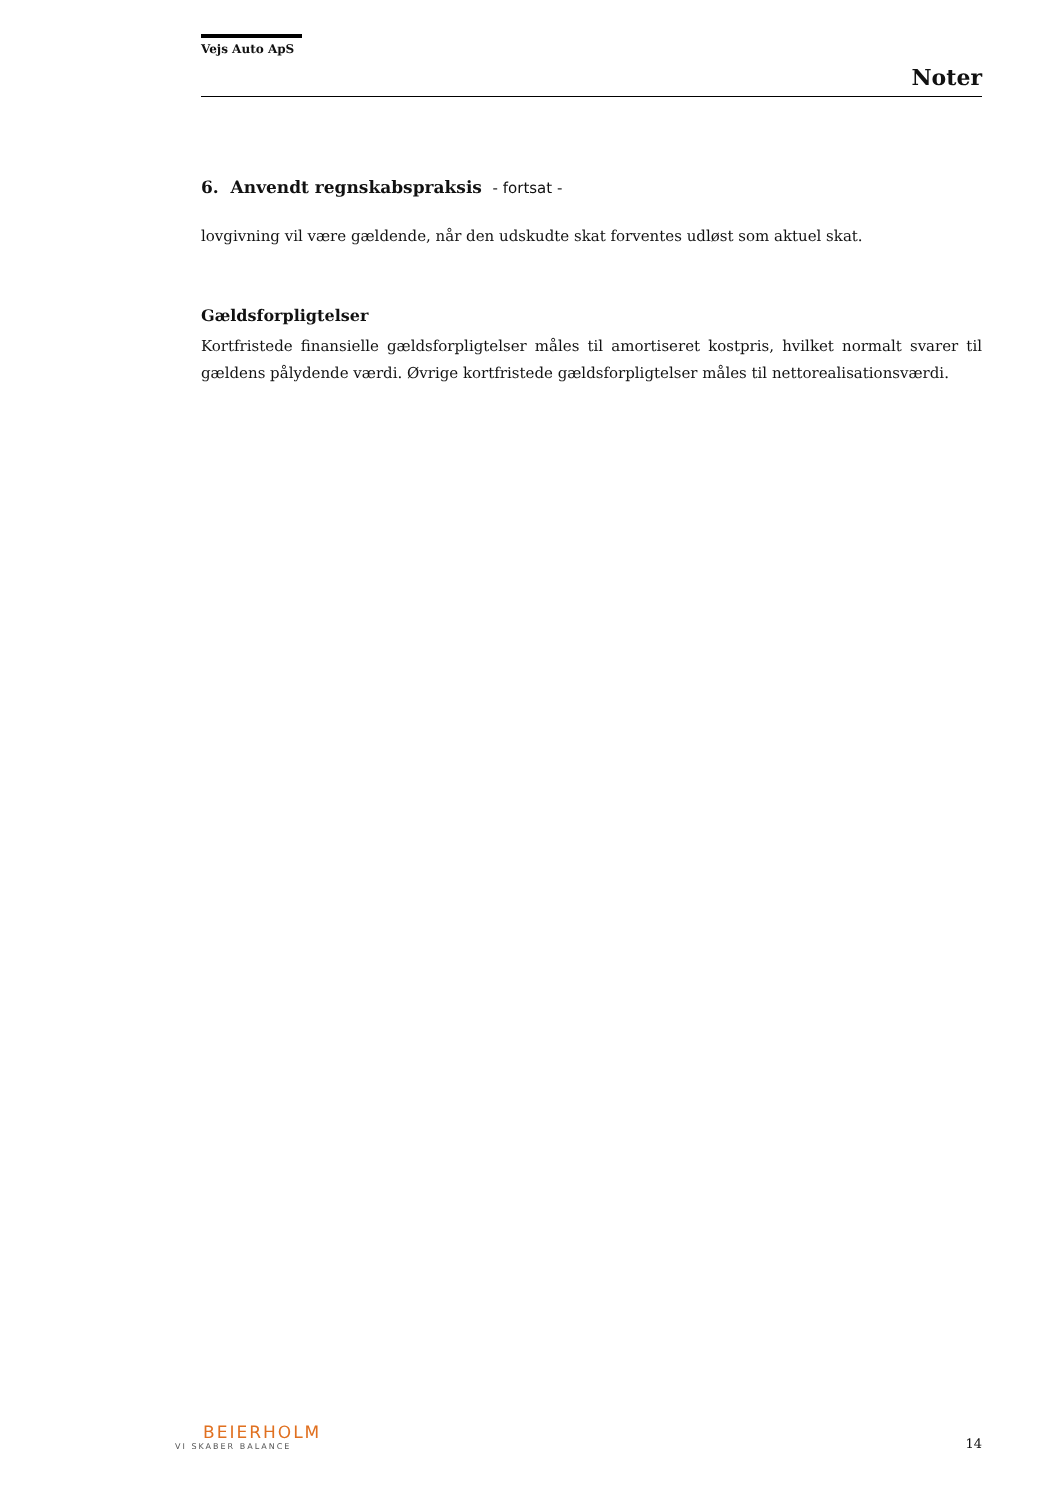Vejs Auto ApS
Noter
6. Anvendt regnskabspraksis - fortsat -
lovgivning vil være gældende, når den udskudte skat forventes udløst som aktuel skat.
Gældsforpligtelser
Kortfristede finansielle gældsforpligtelser måles til amortiseret kostpris, hvilket normalt svarer til gældens pålydende værdi. Øvrige kortfristede gældsforpligtelser måles til nettorealisationsværdi.
BEIERHOLM
VI SKABER BALANCE
14